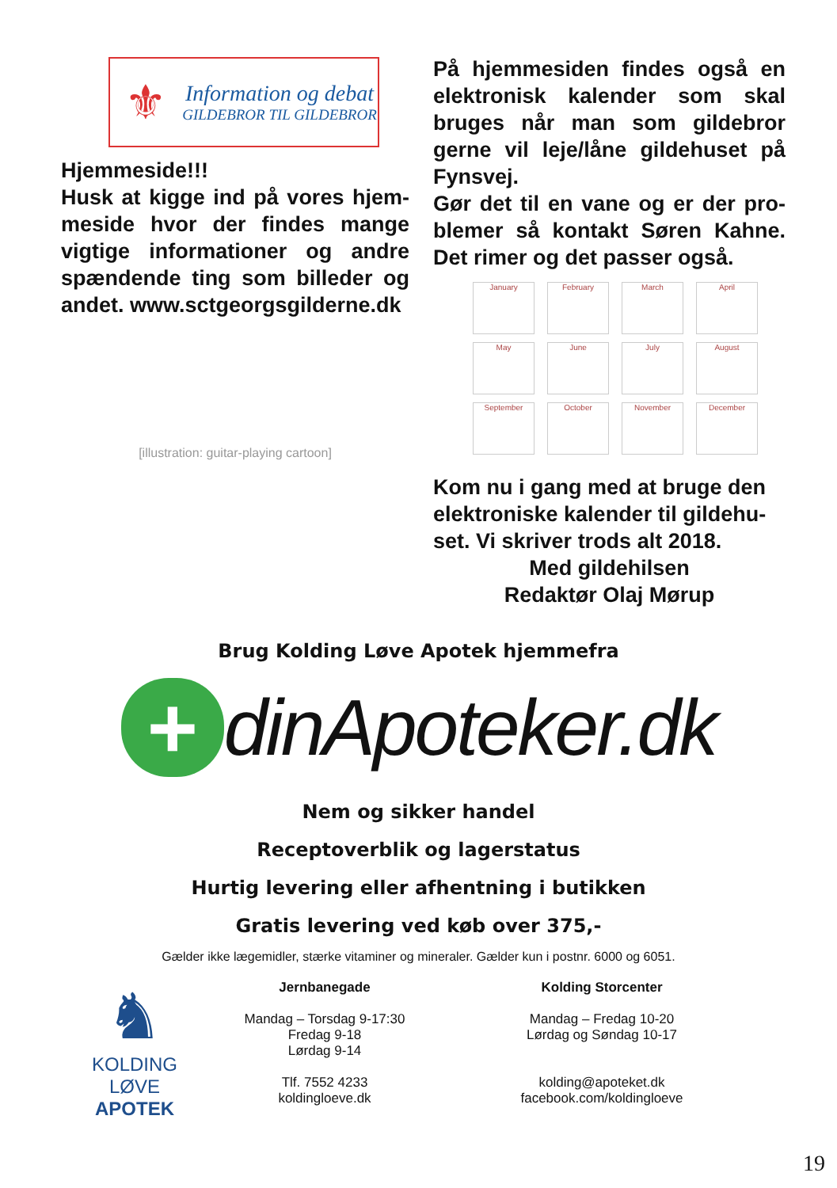⚜
Information og debat
GILDEBROR TIL GILDEBROR
Hjemmeside!!!
Husk at kigge ind på vores hjem-meside hvor der findes mange vigtige informationer og andre spændende ting som billeder og andet. www.sctgeorgsgilderne.dk
[illustration: guitar-playing cartoon]
På hjemmesiden findes også en elektronisk kalender som skal bruges når man som gildebror gerne vil leje/låne gildehuset på Fynsvej.
Gør det til en vane og er der pro-blemer så kontakt Søren Kahne. Det rimer og det passer også.
January
February
March
April
May
June
July
August
September
October
November
December
Kom nu i gang med at bruge den elektroniske kalender til gildehu-set. Vi skriver trods alt 2018.
Med gildehilsen
Redaktør Olaj Mørup
Brug Kolding Løve Apotek hjemmefra
+
dinApoteker.dk
Nem og sikker handel
Receptoverblik og lagerstatus
Hurtig levering eller afhentning i butikken
Gratis levering ved køb over 375,-
Gælder ikke lægemidler, stærke vitaminer og mineraler. Gælder kun i postnr. 6000 og 6051.
♞
KOLDING
LØVE
APOTEK
Jernbanegade
Mandag – Torsdag 9-17:30
Fredag 9-18
Lørdag 9-14
Tlf. 7552 4233
koldingloeve.dk
Kolding Storcenter
Mandag – Fredag 10-20
Lørdag og Søndag 10-17
kolding@apoteket.dk
facebook.com/koldingloeve
19